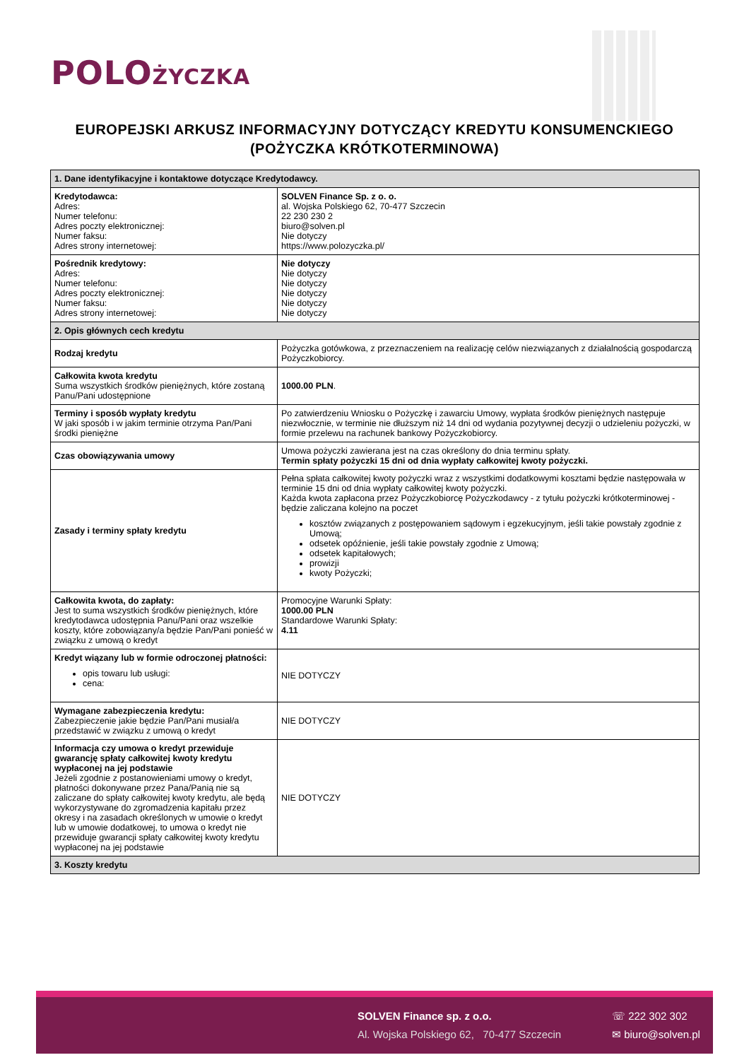POLOŻYCZKA
EUROPEJSKI ARKUSZ INFORMACYJNY DOTYCZĄCY KREDYTU KONSUMENCKIEGO (POŻYCZKA KRÓTKOTERMINOWA)
| 1. Dane identyfikacyjne i kontaktowe dotyczące Kredytodawcy. | |
| --- | --- |
| Kredytodawca: Adres: Numer telefonu: Adres poczty elektronicznej: Numer faksu: Adres strony internetowej: | SOLVEN Finance Sp. z o. o. al. Wojska Polskiego 62, 70-477 Szczecin 22 230 230 2 biuro@solven.pl Nie dotyczy https://www.polozyczka.pl/ |
| Pośrednik kredytowy: Adres: Numer telefonu: Adres poczty elektronicznej: Numer faksu: Adres strony internetowej: | Nie dotyczy Nie dotyczy Nie dotyczy Nie dotyczy Nie dotyczy Nie dotyczy |
| 2. Opis głównych cech kredytu | |
| Rodzaj kredytu | Pożyczka gotówkowa, z przeznaczeniem na realizację celów niezwiązanych z działalnością gospodarczą Pożyczkobiorcy. |
| Całkowita kwota kredytu Suma wszystkich środków pieniężnych, które zostaną Panu/Pani udostępnione | 1000.00 PLN . |
| Terminy i sposób wypłaty kredytu W jaki sposób i w jakim terminie otrzyma Pan/Pani środki pieniężne | Po zatwierdzeniu Wniosku o Pożyczkę i zawarciu Umowy, wypłata środków pieniężnych następuje niezwłocznie, w terminie nie dłuższym niż 14 dni od wydania pozytywnej decyzji o udzieleniu pożyczki, w formie przelewu na rachunek bankowy Pożyczkobiorcy. |
| Czas obowiązywania umowy | Umowa pożyczki zawierana jest na czas określony do dnia terminu spłaty. Termin spłaty pożyczki 15 dni od dnia wypłaty całkowitej kwoty pożyczki. |
| Zasady i terminy spłaty kredytu | Pełna spłata całkowitej kwoty pożyczki wraz z wszystkimi dodatkowymi kosztami będzie następowała w terminie 15 dni od dnia wypłaty całkowitej kwoty pożyczki. Każda kwota zapłacona przez Pożyczkobiorcę Pożyczkodawcy - z tytułu pożyczki krótkoterminowej - będzie zaliczana kolejno na poczet kosztów związanych z postępowaniem sądowym i egzekucyjnym, jeśli takie powstały zgodnie z Umową; odsetek opóźnienie, jeśli takie powstały zgodnie z Umową; odsetek kapitałowych; prowizji kwoty Pożyczki; |
| Całkowita kwota, do zapłaty: Jest to suma wszystkich środków pieniężnych, które kredytodawca udostępnia Panu/Pani oraz wszelkie koszty, które zobowiązany/a będzie Pan/Pani ponieść w związku z umową o kredyt | Promocyjne Warunki Spłaty: 1000.00 PLN Standardowe Warunki Spłaty: 4.11 |
| Kredyt wiązany lub w formie odroczonej płatności: opis towaru lub usługi: cena: | NIE DOTYCZY |
| Wymagane zabezpieczenia kredytu: Zabezpieczenie jakie będzie Pan/Pani musiał/a przedstawić w związku z umową o kredyt | NIE DOTYCZY |
| Informacja czy umowa o kredyt przewiduje gwarancję spłaty całkowitej kwoty kredytu wypłaconej na jej podstawie Jeżeli zgodnie z postanowieniami umowy o kredyt, płatności dokonywane przez Pana/Panią nie są zaliczane do spłaty całkowitej kwoty kredytu, ale będą wykorzystywane do zgromadzenia kapitału przez okresy i na zasadach określonych w umowie o kredyt lub w umowie dodatkowej, to umowa o kredyt nie przewiduje gwarancji spłaty całkowitej kwoty kredytu wypłaconej na jej podstawie | NIE DOTYCZY |
| 3. Koszty kredytu | |
SOLVEN Finance sp. z o.o.
Al. Wojska Polskiego 62, 70-477 Szczecin
☏ 222 302 302
✉ biuro@solven.pl